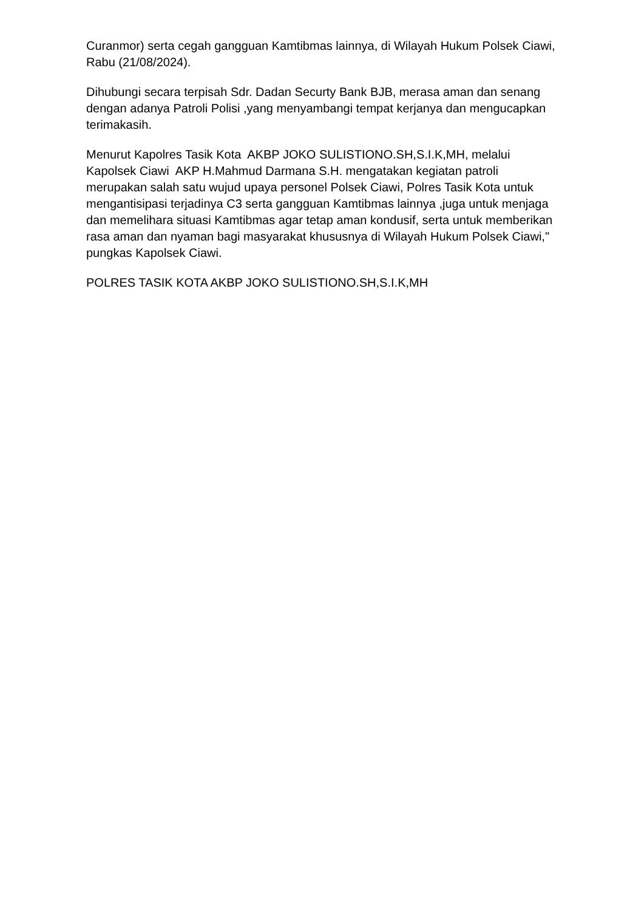Curanmor) serta cegah gangguan Kamtibmas lainnya, di Wilayah Hukum Polsek Ciawi, Rabu (21/08/2024).
Dihubungi secara terpisah Sdr. Dadan Securty Bank BJB, merasa aman dan senang dengan adanya Patroli Polisi ,yang menyambangi tempat kerjanya dan mengucapkan terimakasih.
Menurut Kapolres Tasik Kota AKBP JOKO SULISTIONO.SH,S.I.K,MH, melalui Kapolsek Ciawi AKP H.Mahmud Darmana S.H. mengatakan kegiatan patroli merupakan salah satu wujud upaya personel Polsek Ciawi, Polres Tasik Kota untuk mengantisipasi terjadinya C3 serta gangguan Kamtibmas lainnya ,juga untuk menjaga dan memelihara situasi Kamtibmas agar tetap aman kondusif, serta untuk memberikan rasa aman dan nyaman bagi masyarakat khususnya di Wilayah Hukum Polsek Ciawi," pungkas Kapolsek Ciawi.
POLRES TASIK KOTA AKBP JOKO SULISTIONO.SH,S.I.K,MH